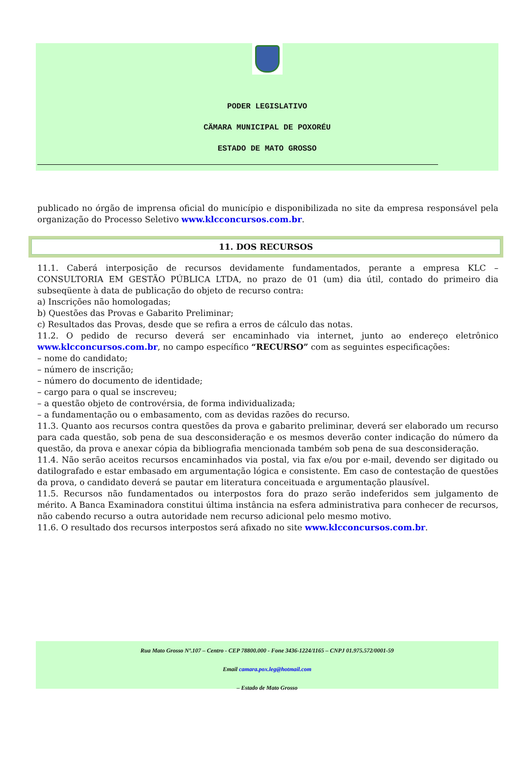PODER LEGISLATIVO
CÄMARA MUNICIPAL DE POXORÉU
ESTADO DE MATO GROSSO
publicado no órgão de imprensa oficial do município e disponibilizada no site da empresa responsável pela organização do Processo Seletivo www.klcconcursos.com.br.
11. DOS RECURSOS
11.1. Caberá interposição de recursos devidamente fundamentados, perante a empresa KLC – CONSULTORIA EM GESTÃO PÚBLICA LTDA, no prazo de 01 (um) dia útil, contado do primeiro dia subseqüente à data de publicação do objeto de recurso contra:
a) Inscrições não homologadas;
b) Questões das Provas e Gabarito Preliminar;
c) Resultados das Provas, desde que se refira a erros de cálculo das notas.
11.2. O pedido de recurso deverá ser encaminhado via internet, junto ao endereço eletrônico www.klcconcursos.com.br, no campo específico “RECURSO” com as seguintes especificações:
– nome do candidato;
– número de inscrição;
– número do documento de identidade;
– cargo para o qual se inscreveu;
– a questão objeto de controvérsia, de forma individualizada;
– a fundamentação ou o embasamento, com as devidas razões do recurso.
11.3. Quanto aos recursos contra questões da prova e gabarito preliminar, deverá ser elaborado um recurso para cada questão, sob pena de sua desconsideração e os mesmos deverão conter indicação do número da questão, da prova e anexar cópia da bibliografia mencionada também sob pena de sua desconsideração.
11.4. Não serão aceitos recursos encaminhados via postal, via fax e/ou por e-mail, devendo ser digitado ou datilografado e estar embasado em argumentação lógica e consistente. Em caso de contestação de questões da prova, o candidato deverá se pautar em literatura conceituada e argumentação plausível.
11.5. Recursos não fundamentados ou interpostos fora do prazo serão indeferidos sem julgamento de mérito. A Banca Examinadora constitui última instância na esfera administrativa para conhecer de recursos, não cabendo recurso a outra autoridade nem recurso adicional pelo mesmo motivo.
11.6. O resultado dos recursos interpostos será afixado no site www.klcconcursos.com.br.
Rua Mato Grosso Nº.107 – Centro - CEP 78800.000 - Fone 3436-1224/1165 – CNPJ 01.975.572/0001-59
Email camara.pox.leg@hotmail.com
– Estado de Mato Grosso